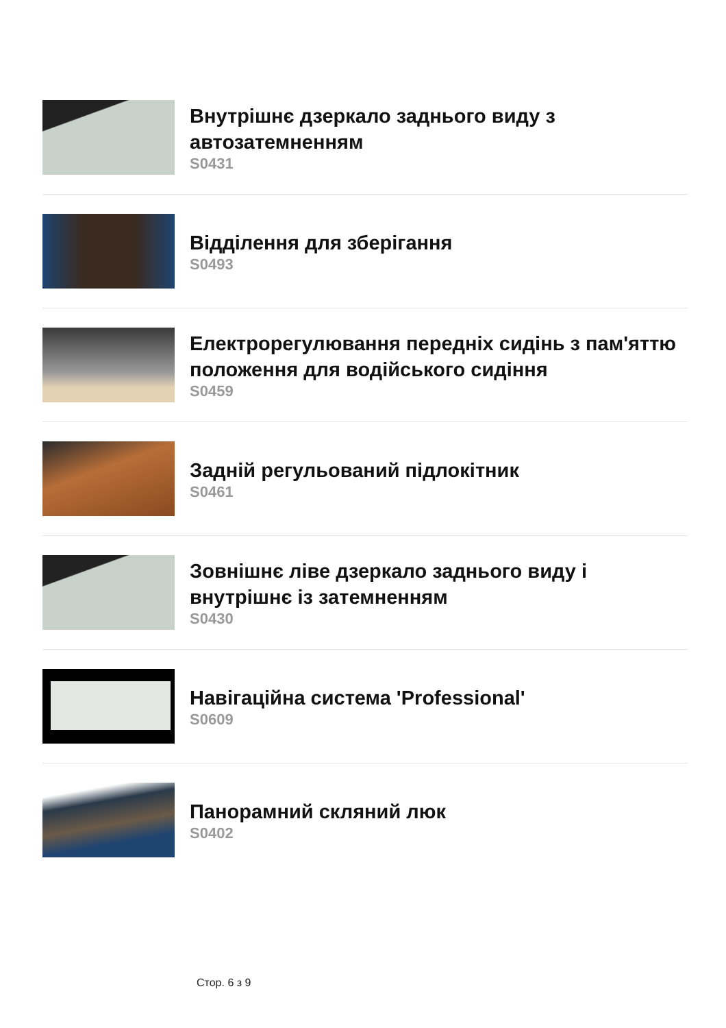Внутрішнє дзеркало заднього виду з автозатемненням
S0431
Відділення для зберігання
S0493
Електрорегулювання передніх сидінь з пам'яттю положення для водійського сидіння
S0459
Задній регульований підлокітник
S0461
Зовнішнє ліве дзеркало заднього виду і внутрішнє із затемненням
S0430
Навігаційна система 'Professional'
S0609
Панорамний скляний люк
S0402
Стор. 6 з 9